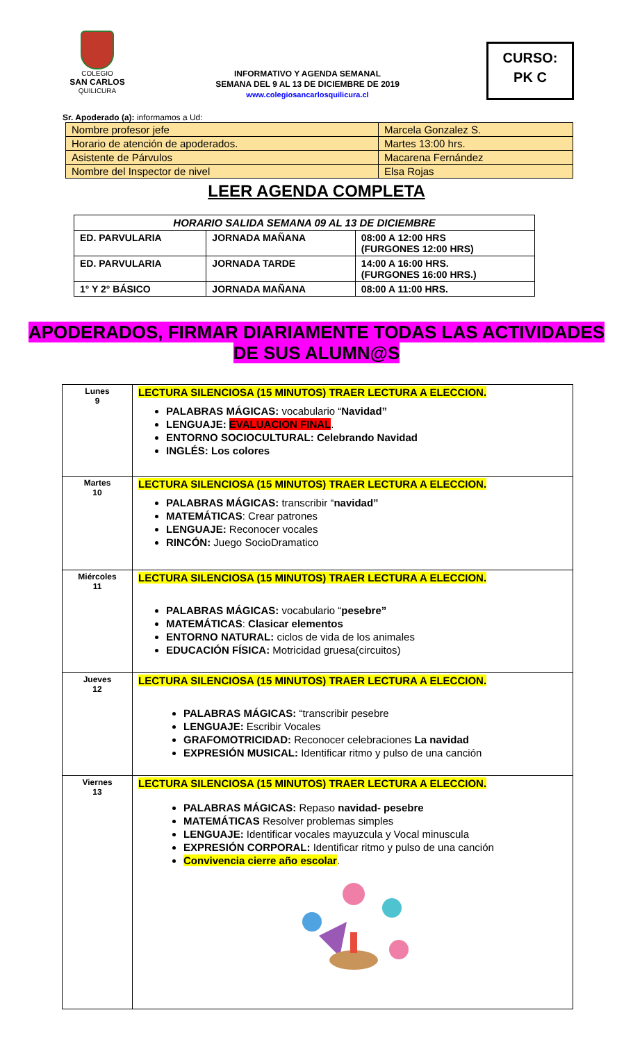COLEGIO
SAN CARLOS
QUILICURA
INFORMATIVO Y AGENDA SEMANAL
SEMANA DEL 9 AL 13 DE DICIEMBRE DE 2019
www.colegiosancarlosquilicura.cl
CURSO:
PK C
Sr. Apoderado (a): informamos a Ud:
| Nombre profesor jefe | Marcela Gonzalez S. |
| Horario de atención de apoderados. | Martes 13:00 hrs. |
| Asistente de Párvulos | Macarena Fernández |
| Nombre del Inspector de nivel | Elsa Rojas |
LEER AGENDA COMPLETA
| HORARIO SALIDA SEMANA 09 AL 13 DE DICIEMBRE | | |
| --- | --- | --- |
| ED. PARVULARIA | JORNADA MAÑANA | 08:00 A 12:00 HRS (FURGONES 12:00 HRS) |
| ED. PARVULARIA | JORNADA TARDE | 14:00 A 16:00 HRS. (FURGONES 16:00 HRS.) |
| 1° Y 2° BÁSICO | JORNADA MAÑANA | 08:00 A 11:00 HRS. |
APODERADOS, FIRMAR DIARIAMENTE TODAS LAS ACTIVIDADES
DE SUS ALUMN@S
| Lunes 9 | LECTURA SILENCIOSA (15 MINUTOS) TRAER LECTURA A ELECCION. PALABRAS MÁGICAS: vocabulario “ Navidad” LENGUAJE: EVALUACION FINAL . ENTORNO SOCIOCULTURAL: Celebrando Navidad INGLÉS: Los colores |
| Martes 10 | LECTURA SILENCIOSA (15 MINUTOS) TRAER LECTURA A ELECCION. PALABRAS MÁGICAS: transcribir “ navidad” MATEMÁTICAS : Crear patrones LENGUAJE: Reconocer vocales RINCÓN: Juego SocioDramatico |
| Miércoles 11 | LECTURA SILENCIOSA (15 MINUTOS) TRAER LECTURA A ELECCION. PALABRAS MÁGICAS: vocabulario “ pesebre” MATEMÁTICAS : Clasicar elementos ENTORNO NATURAL: ciclos de vida de los animales EDUCACIÓN FÍSICA: Motricidad gruesa(circuitos) |
| Jueves 12 | LECTURA SILENCIOSA (15 MINUTOS) TRAER LECTURA A ELECCION. PALABRAS MÁGICAS: “transcribir pesebre LENGUAJE: Escribir Vocales GRAFOMOTRICIDAD: Reconocer celebraciones La navidad EXPRESIÓN MUSICAL: Identificar ritmo y pulso de una canción |
| Viernes 13 | LECTURA SILENCIOSA (15 MINUTOS) TRAER LECTURA A ELECCION. PALABRAS MÁGICAS: Repaso navidad- pesebre MATEMÁTICAS Resolver problemas simples LENGUAJE: Identificar vocales mayuzcula y Vocal minuscula EXPRESIÓN CORPORAL: Identificar ritmo y pulso de una canción Convivencia cierre año escolar . |